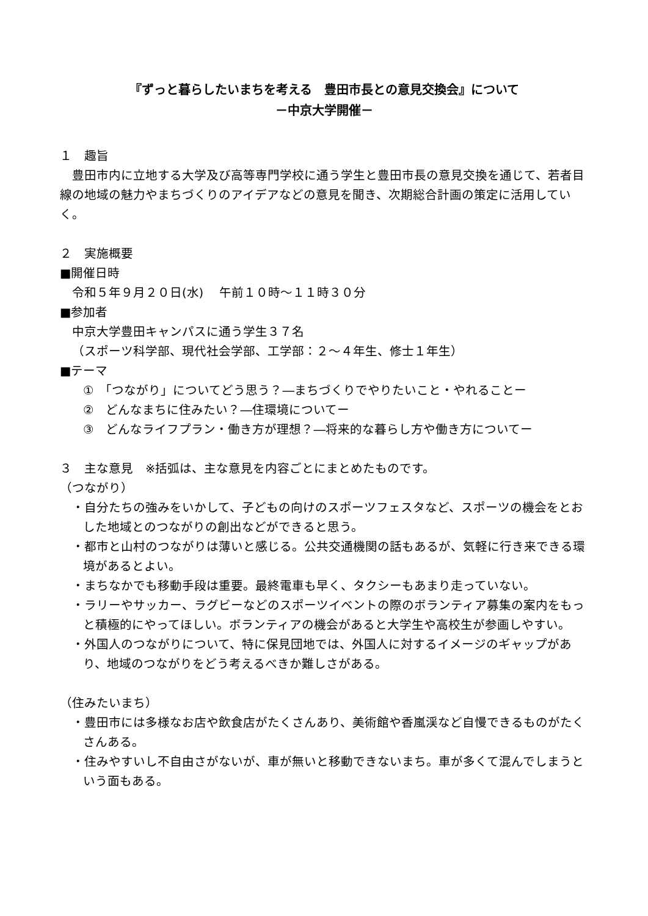『ずっと暮らしたいまちを考える　豊田市長との意見交換会』について
－中京大学開催－
１　趣旨
　豊田市内に立地する大学及び高等専門学校に通う学生と豊田市長の意見交換を通じて、若者目線の地域の魅力やまちづくりのアイデアなどの意見を聞き、次期総合計画の策定に活用していく。
２　実施概要
■開催日時
令和５年９月２０日(水)　 午前１０時～１１時３０分
■参加者
中京大学豊田キャンパスに通う学生３７名
（スポーツ科学部、現代社会学部、工学部：２～４年生、修士１年生）
■テーマ
①　「つながり」についてどう思う？―まちづくりでやりたいこと・やれることー
②　どんなまちに住みたい？―住環境についてー
③　どんなライフプラン・働き方が理想？―将来的な暮らし方や働き方についてー
３　主な意見　※括弧は、主な意見を内容ごとにまとめたものです。
（つながり）
・自分たちの強みをいかして、子どもの向けのスポーツフェスタなど、スポーツの機会をとおした地域とのつながりの創出などができると思う。
・都市と山村のつながりは薄いと感じる。公共交通機関の話もあるが、気軽に行き来できる環境があるとよい。
・まちなかでも移動手段は重要。最終電車も早く、タクシーもあまり走っていない。
・ラリーやサッカー、ラグビーなどのスポーツイベントの際のボランティア募集の案内をもっと積極的にやってほしい。ボランティアの機会があると大学生や高校生が参画しやすい。
・外国人のつながりについて、特に保見団地では、外国人に対するイメージのギャップがあり、地域のつながりをどう考えるべきか難しさがある。
（住みたいまち）
・豊田市には多様なお店や飲食店がたくさんあり、美術館や香嵐渓など自慢できるものがたくさんある。
・住みやすいし不自由さがないが、車が無いと移動できないまち。車が多くて混んでしまうという面もある。